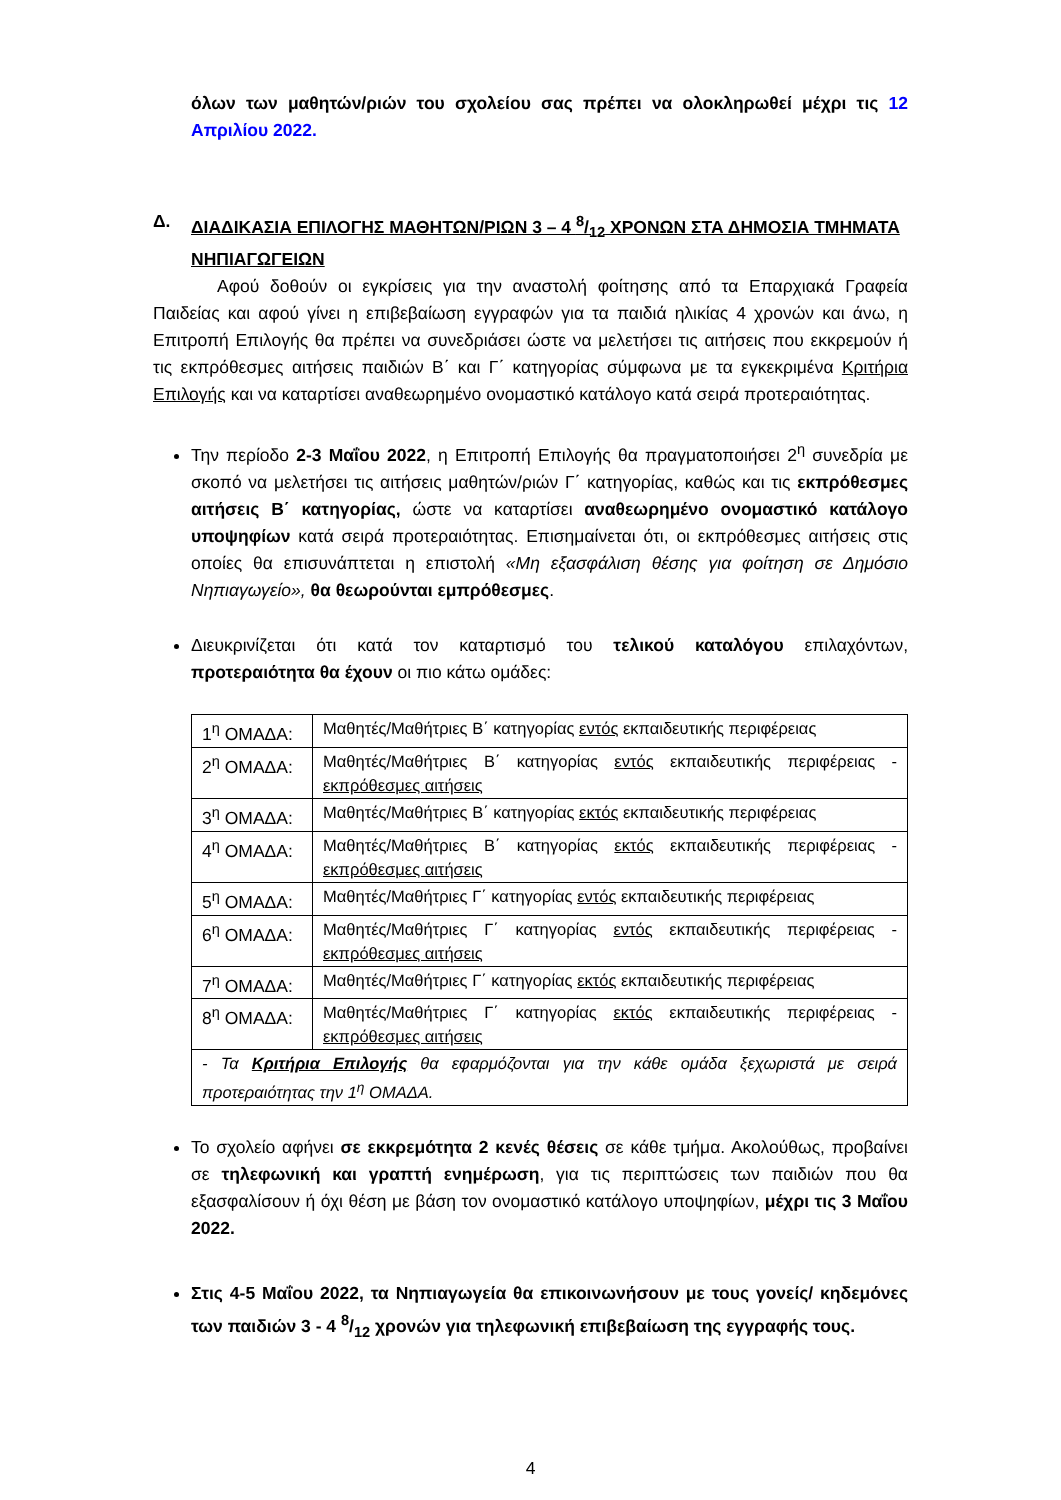όλων των μαθητών/ριών του σχολείου σας πρέπει να ολοκληρωθεί μέχρι τις 12 Απριλίου 2022.
Δ. ΔΙΑΔΙΚΑΣΙΑ ΕΠΙΛΟΓΗΣ ΜΑΘΗΤΩΝ/ΡΙΩΝ 3 – 4 8/12 ΧΡΟΝΩΝ ΣΤΑ ΔΗΜΟΣΙΑ ΤΜΗΜΑΤΑ ΝΗΠΙΑΓΩΓΕΙΩΝ
Αφού δοθούν οι εγκρίσεις για την αναστολή φοίτησης από τα Επαρχιακά Γραφεία Παιδείας και αφού γίνει η επιβεβαίωση εγγραφών για τα παιδιά ηλικίας 4 χρονών και άνω, η Επιτροπή Επιλογής θα πρέπει να συνεδριάσει ώστε να μελετήσει τις αιτήσεις που εκκρεμούν ή τις εκπρόθεσμες αιτήσεις παιδιών Β΄ και Γ΄ κατηγορίας σύμφωνα με τα εγκεκριμένα Κριτήρια Επιλογής και να καταρτίσει αναθεωρημένο ονομαστικό κατάλογο κατά σειρά προτεραιότητας.
Την περίοδο 2-3 Μαΐου 2022, η Επιτροπή Επιλογής θα πραγματοποιήσει 2<sup>η</sup> συνεδρία με σκοπό να μελετήσει τις αιτήσεις μαθητών/ριών Γ΄ κατηγορίας, καθώς και τις εκπρόθεσμες αιτήσεις Β΄ κατηγορίας, ώστε να καταρτίσει αναθεωρημένο ονομαστικό κατάλογο υποψηφίων κατά σειρά προτεραιότητας. Επισημαίνεται ότι, οι εκπρόθεσμες αιτήσεις στις οποίες θα επισυνάπτεται η επιστολή «Μη εξασφάλιση θέσης για φοίτηση σε Δημόσιο Νηπιαγωγείο», θα θεωρούνται εμπρόθεσμες.
Διευκρινίζεται ότι κατά τον καταρτισμό του τελικού καταλόγου επιλαχόντων, προτεραιότητα θα έχουν οι πιο κάτω ομάδες:
| 1<sup>η</sup> ΟΜΑΔΑ: | Μαθητές/Μαθήτριες Β΄ κατηγορίας εντός εκπαιδευτικής περιφέρειας |
| 2<sup>η</sup> ΟΜΑΔΑ: | Μαθητές/Μαθήτριες Β΄ κατηγορίας εντός εκπαιδευτικής περιφέρειας - εκπρόθεσμες αιτήσεις |
| 3<sup>η</sup> ΟΜΑΔΑ: | Μαθητές/Μαθήτριες Β΄ κατηγορίας εκτός εκπαιδευτικής περιφέρειας |
| 4<sup>η</sup> ΟΜΑΔΑ: | Μαθητές/Μαθήτριες Β΄ κατηγορίας εκτός εκπαιδευτικής περιφέρειας - εκπρόθεσμες αιτήσεις |
| 5<sup>η</sup> ΟΜΑΔΑ: | Μαθητές/Μαθήτριες Γ΄ κατηγορίας εντός εκπαιδευτικής περιφέρειας |
| 6<sup>η</sup> ΟΜΑΔΑ: | Μαθητές/Μαθήτριες Γ΄ κατηγορίας εντός εκπαιδευτικής περιφέρειας - εκπρόθεσμες αιτήσεις |
| 7<sup>η</sup> ΟΜΑΔΑ: | Μαθητές/Μαθήτριες Γ΄ κατηγορίας εκτός εκπαιδευτικής περιφέρειας |
| 8<sup>η</sup> ΟΜΑΔΑ: | Μαθητές/Μαθήτριες Γ΄ κατηγορίας εκτός εκπαιδευτικής περιφέρειας - εκπρόθεσμες αιτήσεις |
| - Τα Κριτήρια Επιλογής θα εφαρμόζονται για την κάθε ομάδα ξεχωριστά με σειρά προτεραιότητας την 1<sup>η</sup> ΟΜΑΔΑ. | |
Το σχολείο αφήνει σε εκκρεμότητα 2 κενές θέσεις σε κάθε τμήμα. Ακολούθως, προβαίνει σε τηλεφωνική και γραπτή ενημέρωση, για τις περιπτώσεις των παιδιών που θα εξασφαλίσουν ή όχι θέση με βάση τον ονομαστικό κατάλογο υποψηφίων, μέχρι τις 3 Μαΐου 2022.
Στις 4-5 Μαΐου 2022, τα Νηπιαγωγεία θα επικοινωνήσουν με τους γονείς/ κηδεμόνες των παιδιών 3 - 4 8/12 χρονών για τηλεφωνική επιβεβαίωση της εγγραφής τους.
4